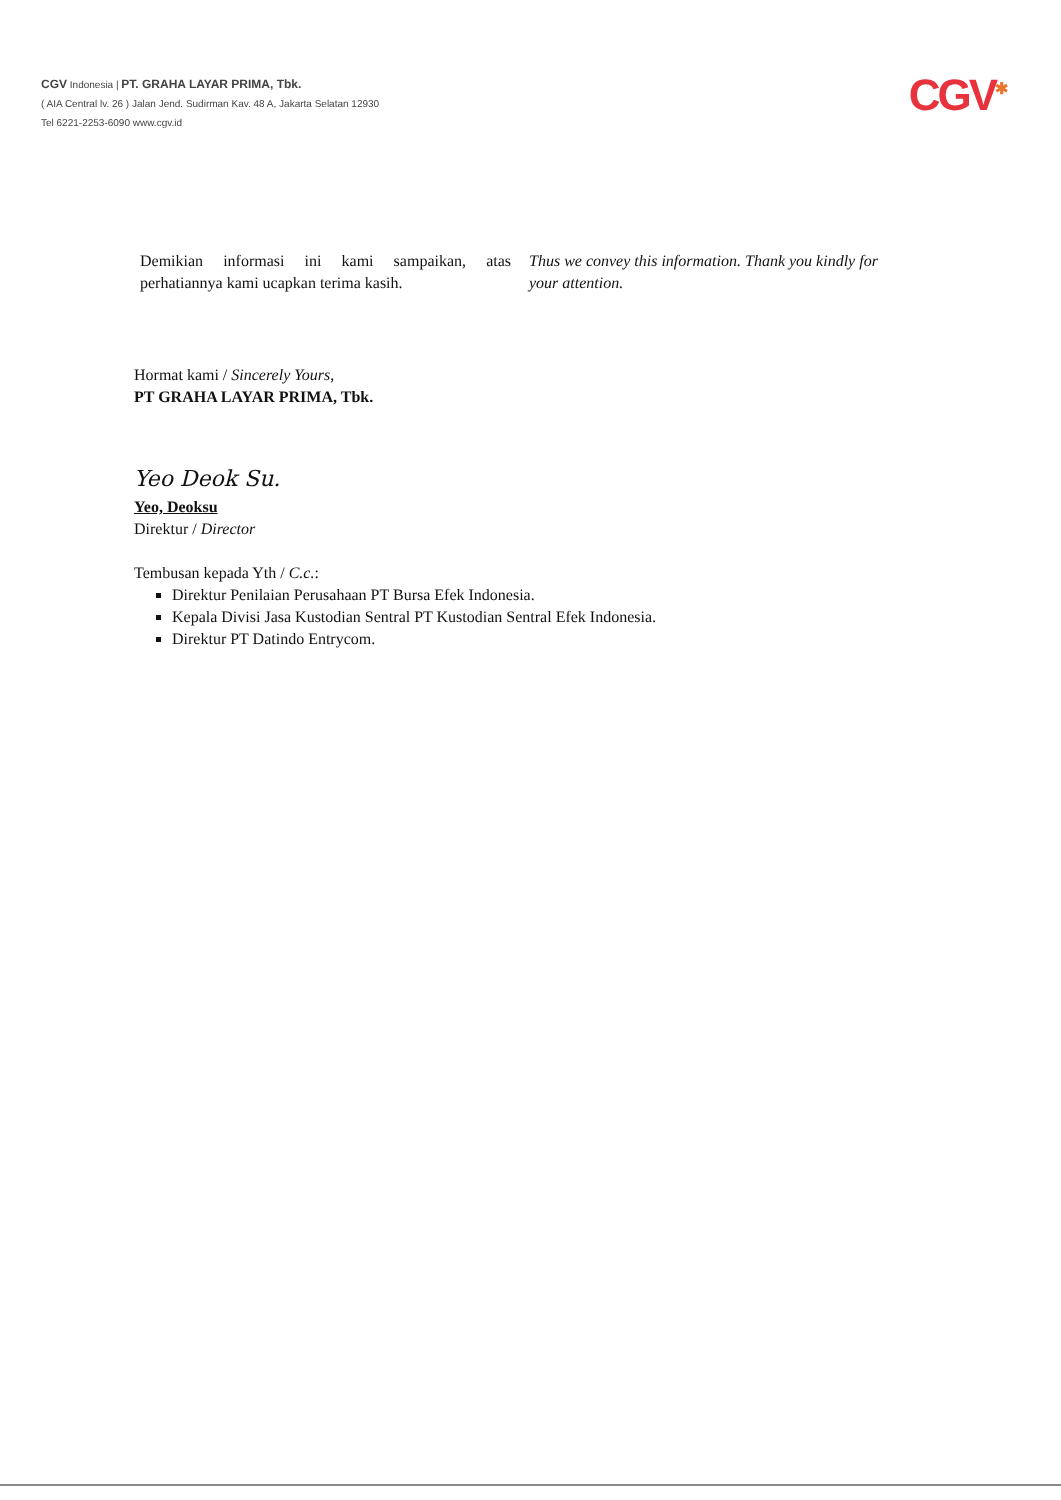CGV Indonesia | PT. GRAHA LAYAR PRIMA, Tbk.
( AIA Central lv. 26 ) Jalan Jend. Sudirman Kav. 48 A, Jakarta Selatan 12930
Tel 6221-2253-6090 www.cgv.id
CGV<sup>✱</sup>
Demikian informasi ini kami sampaikan, atas perhatiannya kami ucapkan terima kasih.
Thus we convey this information. Thank you kindly for your attention.
Hormat kami / Sincerely Yours,
PT GRAHA LAYAR PRIMA, Tbk.
Yeo Deok Su.
Yeo, Deoksu
Direktur / Director
Tembusan kepada Yth / C.c.:
Direktur Penilaian Perusahaan PT Bursa Efek Indonesia.
Kepala Divisi Jasa Kustodian Sentral PT Kustodian Sentral Efek Indonesia.
Direktur PT Datindo Entrycom.